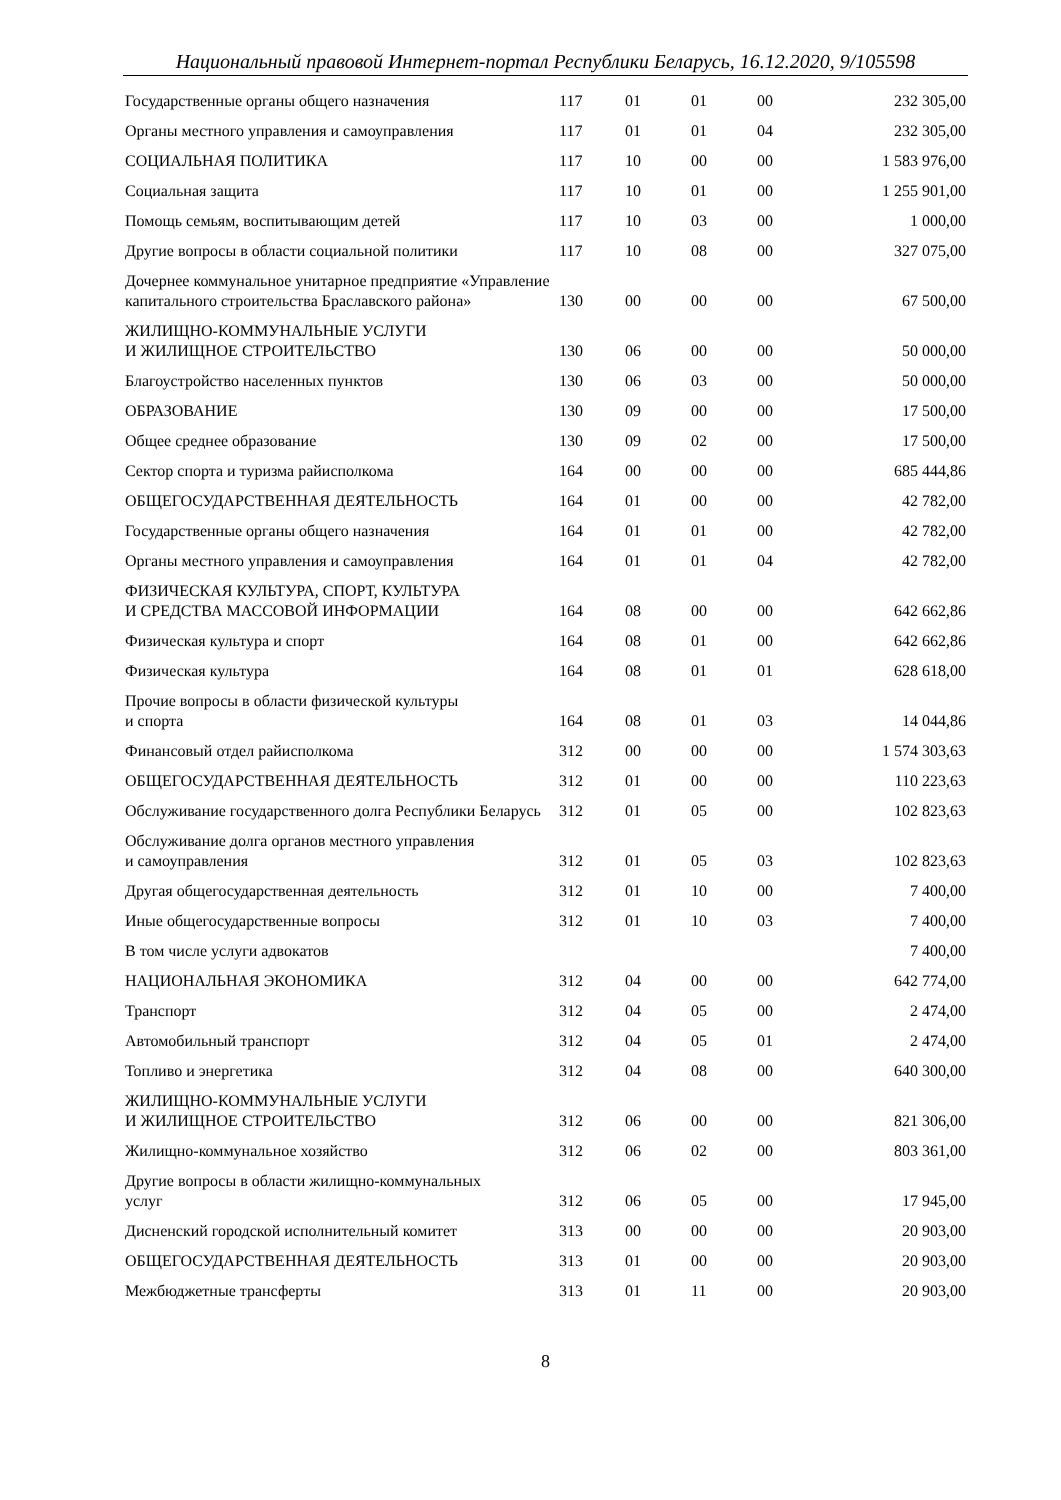Национальный правовой Интернет-портал Республики Беларусь, 16.12.2020, 9/105598
| Государственные органы общего назначения | 117 | 01 | 01 | 00 | 232 305,00 |
| Органы местного управления и самоуправления | 117 | 01 | 01 | 04 | 232 305,00 |
| СОЦИАЛЬНАЯ ПОЛИТИКА | 117 | 10 | 00 | 00 | 1 583 976,00 |
| Социальная защита | 117 | 10 | 01 | 00 | 1 255 901,00 |
| Помощь семьям, воспитывающим детей | 117 | 10 | 03 | 00 | 1 000,00 |
| Другие вопросы в области социальной политики | 117 | 10 | 08 | 00 | 327 075,00 |
| Дочернее коммунальное унитарное предприятие «Управление капитального строительства Браславского района» | 130 | 00 | 00 | 00 | 67 500,00 |
| ЖИЛИЩНО-КОММУНАЛЬНЫЕ УСЛУГИ И ЖИЛИЩНОЕ СТРОИТЕЛЬСТВО | 130 | 06 | 00 | 00 | 50 000,00 |
| Благоустройство населенных пунктов | 130 | 06 | 03 | 00 | 50 000,00 |
| ОБРАЗОВАНИЕ | 130 | 09 | 00 | 00 | 17 500,00 |
| Общее среднее образование | 130 | 09 | 02 | 00 | 17 500,00 |
| Сектор спорта и туризма райисполкома | 164 | 00 | 00 | 00 | 685 444,86 |
| ОБЩЕГОСУДАРСТВЕННАЯ ДЕЯТЕЛЬНОСТЬ | 164 | 01 | 00 | 00 | 42 782,00 |
| Государственные органы общего назначения | 164 | 01 | 01 | 00 | 42 782,00 |
| Органы местного управления и самоуправления | 164 | 01 | 01 | 04 | 42 782,00 |
| ФИЗИЧЕСКАЯ КУЛЬТУРА, СПОРТ, КУЛЬТУРА И СРЕДСТВА МАССОВОЙ ИНФОРМАЦИИ | 164 | 08 | 00 | 00 | 642 662,86 |
| Физическая культура и спорт | 164 | 08 | 01 | 00 | 642 662,86 |
| Физическая культура | 164 | 08 | 01 | 01 | 628 618,00 |
| Прочие вопросы в области физической культуры и спорта | 164 | 08 | 01 | 03 | 14 044,86 |
| Финансовый отдел райисполкома | 312 | 00 | 00 | 00 | 1 574 303,63 |
| ОБЩЕГОСУДАРСТВЕННАЯ ДЕЯТЕЛЬНОСТЬ | 312 | 01 | 00 | 00 | 110 223,63 |
| Обслуживание государственного долга Республики Беларусь | 312 | 01 | 05 | 00 | 102 823,63 |
| Обслуживание долга органов местного управления и самоуправления | 312 | 01 | 05 | 03 | 102 823,63 |
| Другая общегосударственная деятельность | 312 | 01 | 10 | 00 | 7 400,00 |
| Иные общегосударственные вопросы | 312 | 01 | 10 | 03 | 7 400,00 |
| В том числе услуги адвокатов | | | | | 7 400,00 |
| НАЦИОНАЛЬНАЯ ЭКОНОМИКА | 312 | 04 | 00 | 00 | 642 774,00 |
| Транспорт | 312 | 04 | 05 | 00 | 2 474,00 |
| Автомобильный транспорт | 312 | 04 | 05 | 01 | 2 474,00 |
| Топливо и энергетика | 312 | 04 | 08 | 00 | 640 300,00 |
| ЖИЛИЩНО-КОММУНАЛЬНЫЕ УСЛУГИ И ЖИЛИЩНОЕ СТРОИТЕЛЬСТВО | 312 | 06 | 00 | 00 | 821 306,00 |
| Жилищно-коммунальное хозяйство | 312 | 06 | 02 | 00 | 803 361,00 |
| Другие вопросы в области жилищно-коммунальных услуг | 312 | 06 | 05 | 00 | 17 945,00 |
| Дисненский городской исполнительный комитет | 313 | 00 | 00 | 00 | 20 903,00 |
| ОБЩЕГОСУДАРСТВЕННАЯ ДЕЯТЕЛЬНОСТЬ | 313 | 01 | 00 | 00 | 20 903,00 |
| Межбюджетные трансферты | 313 | 01 | 11 | 00 | 20 903,00 |
8